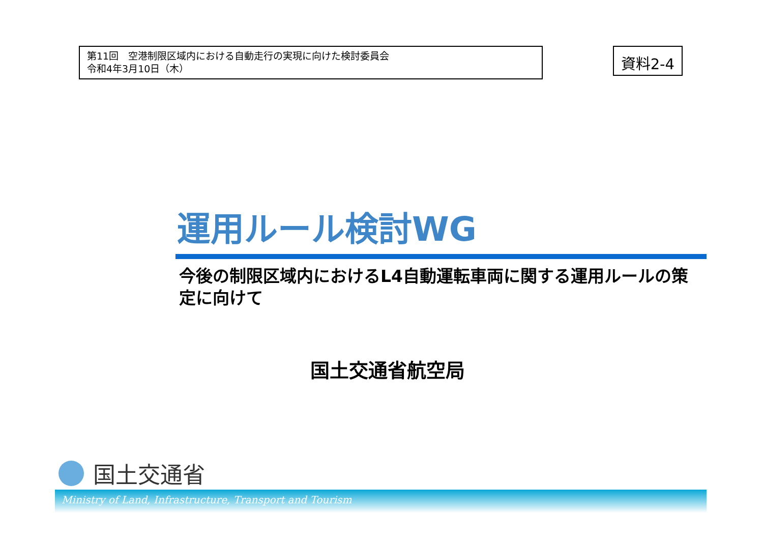第11回　空港制限区域内における自動走行の実現に向けた検討委員会
令和4年3月10日（木）
資料2-4
運用ルール検討WG
今後の制限区域内におけるL4自動運転車両に関する運用ルールの策定に向けて
国土交通省航空局
国土交通省
Ministry of Land, Infrastructure, Transport and Tourism